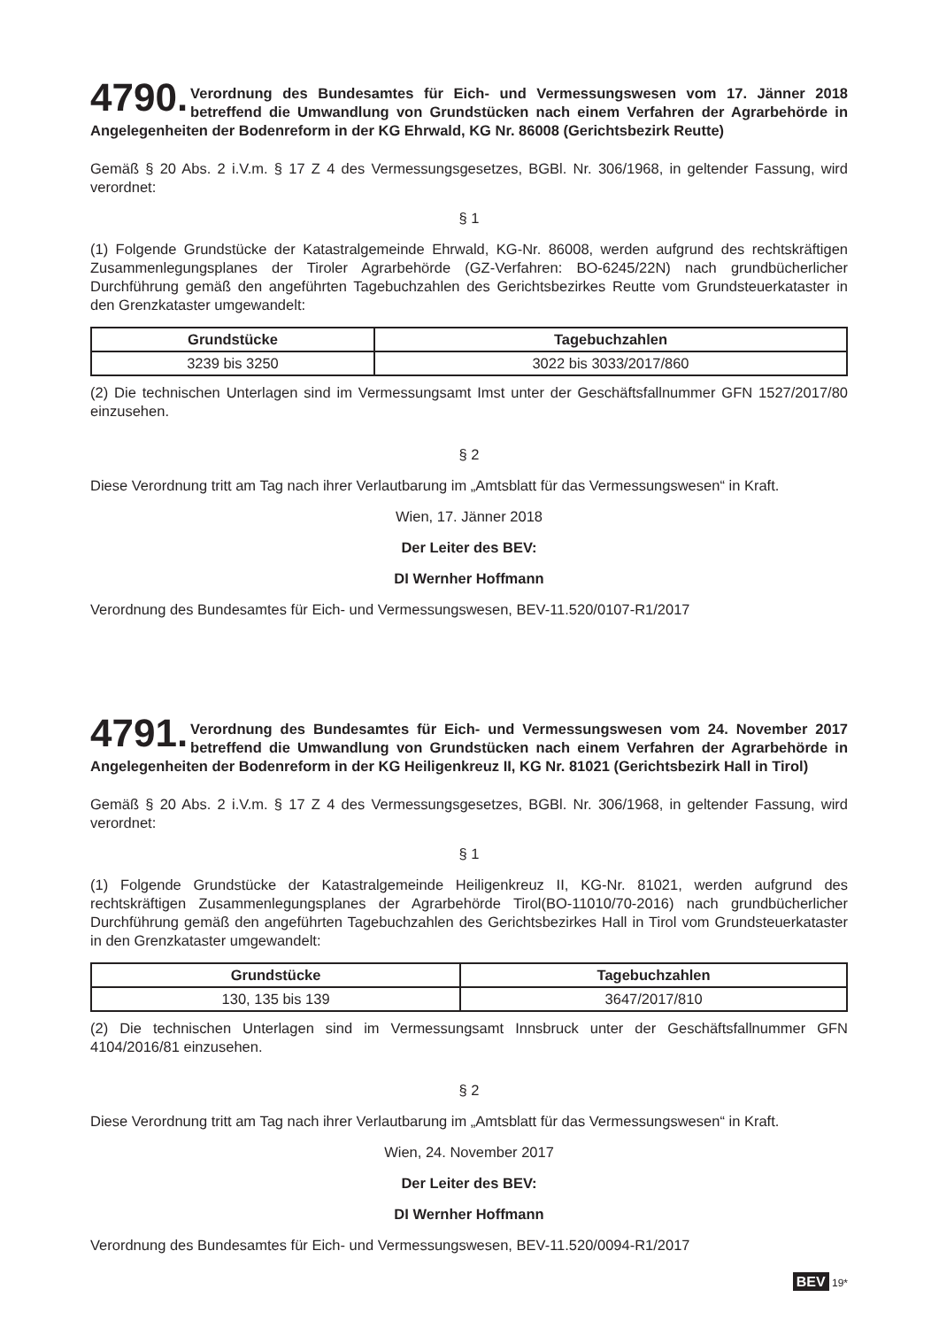4790. Verordnung des Bundesamtes für Eich- und Vermessungswesen vom 17. Jänner 2018 betreffend die Umwandlung von Grundstücken nach einem Verfahren der Agrarbehörde in Angelegenheiten der Bodenreform in der KG Ehrwald, KG Nr. 86008 (Gerichtsbezirk Reutte)
Gemäß § 20 Abs. 2 i.V.m. § 17 Z 4 des Vermessungsgesetzes, BGBl. Nr. 306/1968, in geltender Fassung, wird verordnet:
§ 1
(1) Folgende Grundstücke der Katastralgemeinde Ehrwald, KG-Nr. 86008, werden aufgrund des rechtskräftigen Zusammenlegungsplanes der Tiroler Agrarbehörde (GZ-Verfahren: BO-6245/22N) nach grundbücherlicher Durchführung gemäß den angeführten Tagebuchzahlen des Gerichtsbezirkes Reutte vom Grundsteuerkataster in den Grenzkataster umgewandelt:
| Grundstücke | Tagebuchzahlen |
| --- | --- |
| 3239 bis 3250 | 3022 bis 3033/2017/860 |
(2) Die technischen Unterlagen sind im Vermessungsamt Imst unter der Geschäftsfallnummer GFN 1527/2017/80 einzusehen.
§ 2
Diese Verordnung tritt am Tag nach ihrer Verlautbarung im „Amtsblatt für das Vermessungswesen“ in Kraft.
Wien, 17. Jänner 2018
Der Leiter des BEV:
DI Wernher Hoffmann
Verordnung des Bundesamtes für Eich- und Vermessungswesen, BEV-11.520/0107-R1/2017
4791. Verordnung des Bundesamtes für Eich- und Vermessungswesen vom 24. November 2017 betreffend die Umwandlung von Grundstücken nach einem Verfahren der Agrarbehörde in Angelegenheiten der Bodenreform in der KG Heiligenkreuz II, KG Nr. 81021 (Gerichtsbezirk Hall in Tirol)
Gemäß § 20 Abs. 2 i.V.m. § 17 Z 4 des Vermessungsgesetzes, BGBl. Nr. 306/1968, in geltender Fassung, wird verordnet:
§ 1
(1) Folgende Grundstücke der Katastralgemeinde Heiligenkreuz II, KG-Nr. 81021, werden aufgrund des rechtskräftigen Zusammenlegungsplanes der Agrarbehörde Tirol(BO-11010/70-2016) nach grundbücherlicher Durchführung gemäß den angeführten Tagebuchzahlen des Gerichtsbezirkes Hall in Tirol vom Grundsteuerkataster in den Grenzkataster umgewandelt:
| Grundstücke | Tagebuchzahlen |
| --- | --- |
| 130, 135 bis 139 | 3647/2017/810 |
(2) Die technischen Unterlagen sind im Vermessungsamt Innsbruck unter der Geschäftsfallnummer GFN 4104/2016/81 einzusehen.
§ 2
Diese Verordnung tritt am Tag nach ihrer Verlautbarung im „Amtsblatt für das Vermessungswesen“ in Kraft.
Wien, 24. November 2017
Der Leiter des BEV:
DI Wernher Hoffmann
Verordnung des Bundesamtes für Eich- und Vermessungswesen, BEV-11.520/0094-R1/2017
BEV 19*